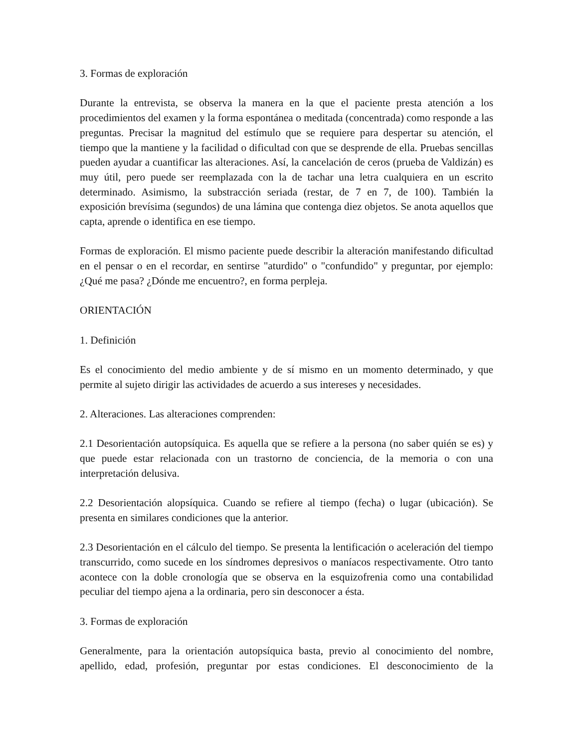3. Formas de exploración
Durante la entrevista, se observa la manera en la que el paciente presta atención a los procedimientos del examen y la forma espontánea o meditada (concentrada) como responde a las preguntas. Precisar la magnitud del estímulo que se requiere para despertar su atención, el tiempo que la mantiene y la facilidad o dificultad con que se desprende de ella. Pruebas sencillas pueden ayudar a cuantificar las alteraciones. Así, la cancelación de ceros (prueba de Valdizán) es muy útil, pero puede ser reemplazada con la de tachar una letra cualquiera en un escrito determinado. Asimismo, la substracción seriada (restar, de 7 en 7, de 100). También la exposición brevísima (segundos) de una lámina que contenga diez objetos. Se anota aquellos que capta, aprende o identifica en ese tiempo.
Formas de exploración. El mismo paciente puede describir la alteración manifestando dificultad en el pensar o en el recordar, en sentirse "aturdido" o "confundido" y preguntar, por ejemplo: ¿Qué me pasa? ¿Dónde me encuentro?, en forma perpleja.
ORIENTACIÓN
1. Definición
Es el conocimiento del medio ambiente y de sí mismo en un momento determinado, y que permite al sujeto dirigir las actividades de acuerdo a sus intereses y necesidades.
2. Alteraciones. Las alteraciones comprenden:
2.1 Desorientación autopsíquica. Es aquella que se refiere a la persona (no saber quién se es) y que puede estar relacionada con un trastorno de conciencia, de la memoria o con una interpretación delusiva.
2.2 Desorientación alopsíquica. Cuando se refiere al tiempo (fecha) o lugar (ubicación). Se presenta en similares condiciones que la anterior.
2.3 Desorientación en el cálculo del tiempo. Se presenta la lentificación o aceleración del tiempo transcurrido, como sucede en los síndromes depresivos o maníacos respectivamente. Otro tanto acontece con la doble cronología que se observa en la esquizofrenia como una contabilidad peculiar del tiempo ajena a la ordinaria, pero sin desconocer a ésta.
3. Formas de exploración
Generalmente, para la orientación autopsíquica basta, previo al conocimiento del nombre, apellido, edad, profesión, preguntar por estas condiciones. El desconocimiento de la